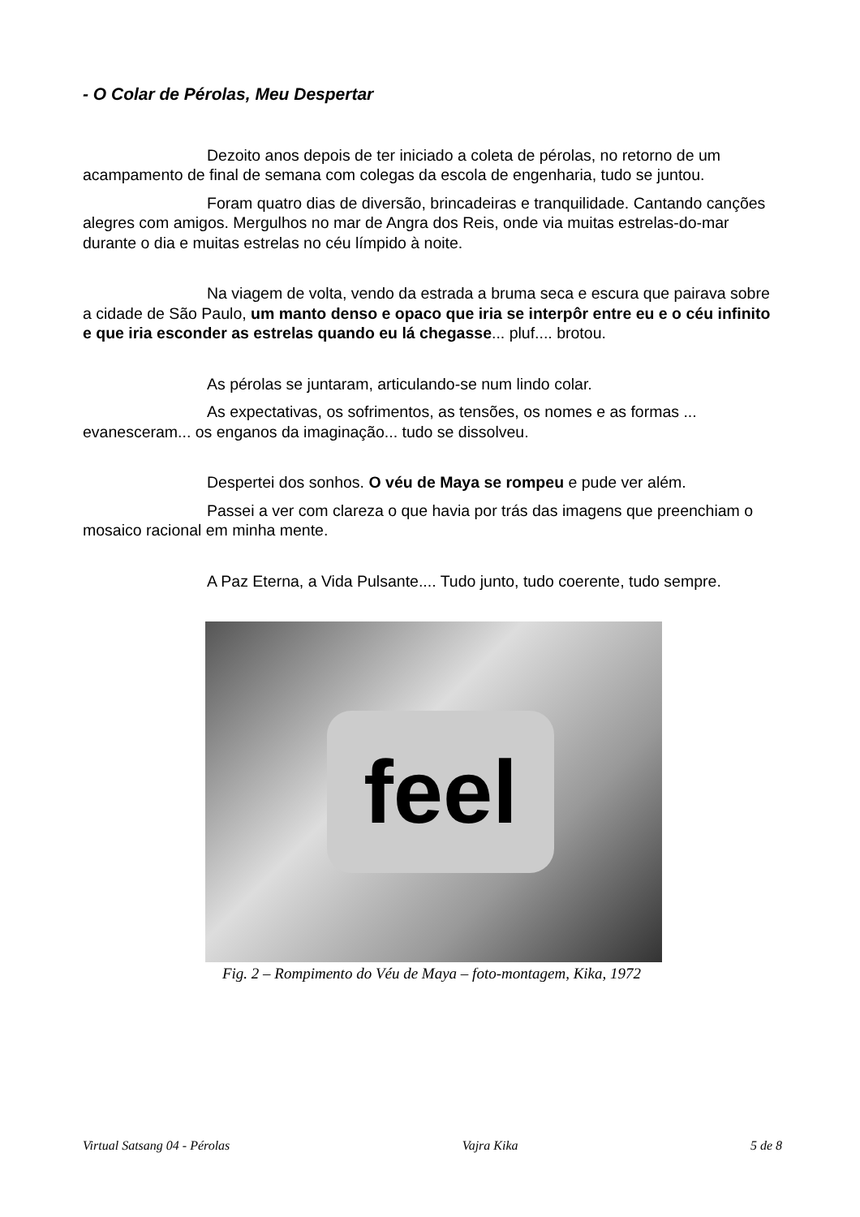- O Colar de Pérolas, Meu Despertar
Dezoito anos depois de ter iniciado a coleta de pérolas, no retorno de um acampamento de final de semana com colegas da escola de engenharia, tudo se juntou.
Foram quatro dias de diversão, brincadeiras e tranquilidade. Cantando canções alegres com amigos. Mergulhos no mar de Angra dos Reis, onde via muitas estrelas-do-mar durante o dia e muitas estrelas no céu límpido à noite.
Na viagem de volta, vendo da estrada a bruma seca e escura que pairava sobre a cidade de São Paulo, um manto denso e opaco que iria se interpôr entre eu e o céu infinito e que iria esconder as estrelas quando eu lá chegasse... pluf.... brotou.
As pérolas se juntaram, articulando-se num lindo colar.
As expectativas, os sofrimentos, as tensões, os nomes e as formas ... evanesceram... os enganos da imaginação... tudo se dissolveu.
Despertei dos sonhos. O véu de Maya se rompeu e pude ver além.
Passei a ver com clareza o que havia por trás das imagens que preenchiam o mosaico racional em minha mente.
A Paz Eterna, a Vida Pulsante.... Tudo junto, tudo coerente, tudo sempre.
feel
Fig. 2 – Rompimento do Véu de Maya – foto-montagem, Kika, 1972
Virtual Satsang 04 - Pérolas Vajra Kika 5 de 8